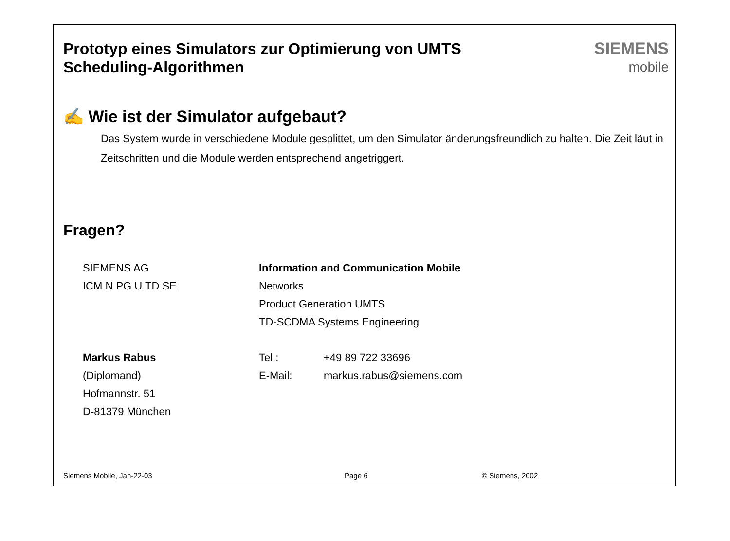Prototyp eines Simulators zur Optimierung von UMTS
Scheduling-Algorithmen
SIEMENS
mobile
✍ Wie ist der Simulator aufgebaut?
Das System wurde in verschiedene Module gesplittet, um den Simulator änderungsfreundlich zu halten. Die Zeit läut in Zeitschritten und die Module werden entsprechend angetriggert.
Fragen?
SIEMENS AG
ICM N PG U TD SE
Information and Communication Mobile
Networks
Product Generation UMTS
TD-SCDMA Systems Engineering
Markus Rabus
(Diplomand)
Hofmannstr. 51
D-81379 München
Tel.:
E-Mail:
+49 89 722 33696
markus.rabus@siemens.com
Siemens Mobile, Jan-22-03 Page 6 © Siemens, 2002